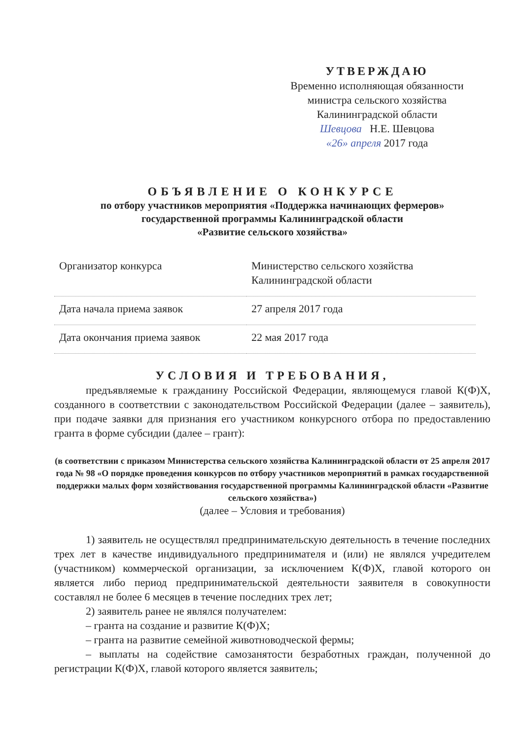УТВЕРЖДАЮ
Временно исполняющая обязанности
министра сельского хозяйства
Калининградской области
Шевцова Н.Е. Шевцова
«26» апреля 2017 года
ОБЪЯВЛЕНИЕ О КОНКУРСЕ
по отбору участников мероприятия «Поддержка начинающих фермеров»
государственной программы Калининградской области
«Развитие сельского хозяйства»
| Организатор конкурса | Министерство сельского хозяйства Калининградской области |
| Дата начала приема заявок | 27 апреля 2017 года |
| Дата окончания приема заявок | 22 мая 2017 года |
УСЛОВИЯ И ТРЕБОВАНИЯ,
предъявляемые к гражданину Российской Федерации, являющемуся главой К(Ф)Х, созданного в соответствии с законодательством Российской Федерации (далее – заявитель), при подаче заявки для признания его участником конкурсного отбора по предоставлению гранта в форме субсидии (далее – грант):
(в соответствии с приказом Министерства сельского хозяйства Калининградской области от 25 апреля 2017 года № 98 «О порядке проведения конкурсов по отбору участников мероприятий в рамках государственной поддержки малых форм хозяйствования государственной программы Калининградской области «Развитие сельского хозяйства»)
(далее – Условия и требования)
1) заявитель не осуществлял предпринимательскую деятельность в течение последних трех лет в качестве индивидуального предпринимателя и (или) не являлся учредителем (участником) коммерческой организации, за исключением К(Ф)Х, главой которого он является либо период предпринимательской деятельности заявителя в совокупности составлял не более 6 месяцев в течение последних трех лет;
2) заявитель ранее не являлся получателем:
– гранта на создание и развитие К(Ф)Х;
– гранта на развитие семейной животноводческой фермы;
– выплаты на содействие самозанятости безработных граждан, полученной до регистрации К(Ф)Х, главой которого является заявитель;